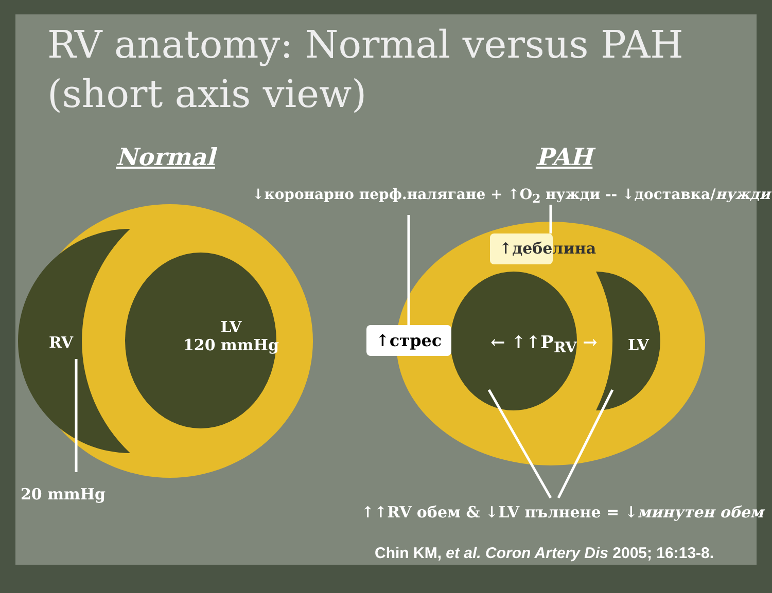RV anatomy: Normal versus PAH (short axis view)
Normal PAH
↓коронарно перф.налягане + ↑O<sub>2</sub> нужди -- ↓доставка/нужди
↑дебелина
↑стрес ← ↑↑P<sub>RV</sub> → LV
RV
LV
120 mmHg
20 mmHg
↑↑RV обем & ↓LV пълнене = ↓минутен обем
Chin KM, et al. Coron Artery Dis 2005; 16:13-8.